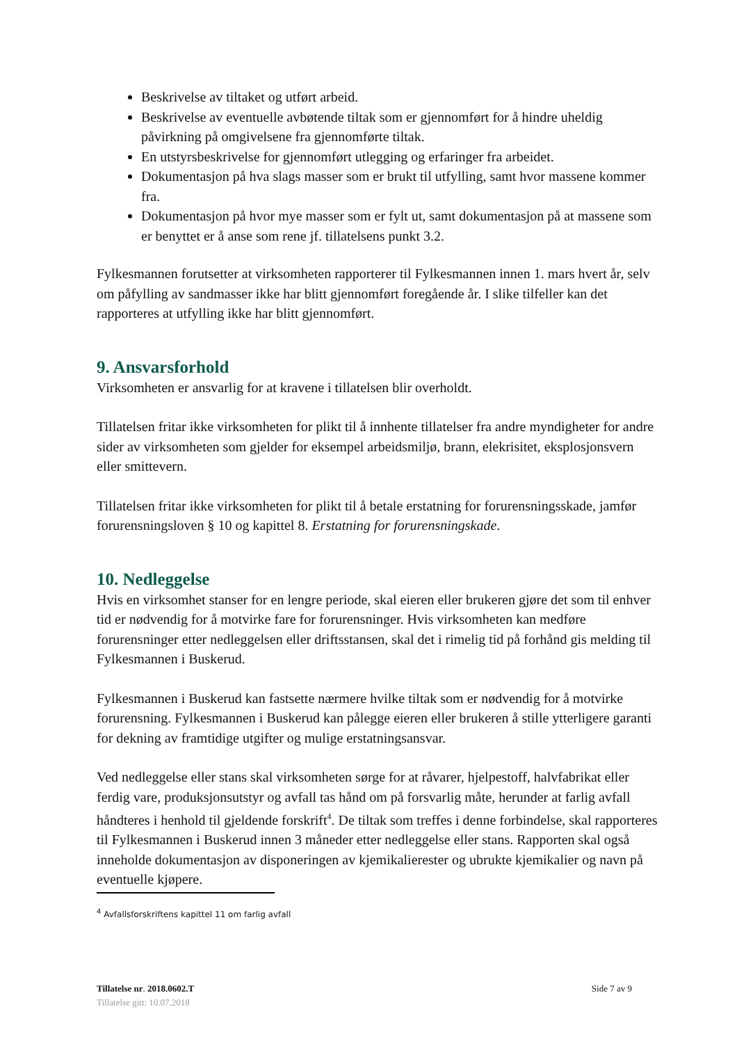Beskrivelse av tiltaket og utført arbeid.
Beskrivelse av eventuelle avbøtende tiltak som er gjennomført for å hindre uheldig påvirkning på omgivelsene fra gjennomførte tiltak.
En utstyrsbeskrivelse for gjennomført utlegging og erfaringer fra arbeidet.
Dokumentasjon på hva slags masser som er brukt til utfylling, samt hvor massene kommer fra.
Dokumentasjon på hvor mye masser som er fylt ut, samt dokumentasjon på at massene som er benyttet er å anse som rene jf. tillatelsens punkt 3.2.
Fylkesmannen forutsetter at virksomheten rapporterer til Fylkesmannen innen 1. mars hvert år, selv om påfylling av sandmasser ikke har blitt gjennomført foregående år. I slike tilfeller kan det rapporteres at utfylling ikke har blitt gjennomført.
9. Ansvarsforhold
Virksomheten er ansvarlig for at kravene i tillatelsen blir overholdt.
Tillatelsen fritar ikke virksomheten for plikt til å innhente tillatelser fra andre myndigheter for andre sider av virksomheten som gjelder for eksempel arbeidsmiljø, brann, elekrisitet, eksplosjonsvern eller smittevern.
Tillatelsen fritar ikke virksomheten for plikt til å betale erstatning for forurensningsskade, jamfør forurensningsloven § 10 og kapittel 8. Erstatning for forurensningskade.
10. Nedleggelse
Hvis en virksomhet stanser for en lengre periode, skal eieren eller brukeren gjøre det som til enhver tid er nødvendig for å motvirke fare for forurensninger. Hvis virksomheten kan medføre forurensninger etter nedleggelsen eller driftsstansen, skal det i rimelig tid på forhånd gis melding til Fylkesmannen i Buskerud.
Fylkesmannen i Buskerud kan fastsette nærmere hvilke tiltak som er nødvendig for å motvirke forurensning. Fylkesmannen i Buskerud kan pålegge eieren eller brukeren å stille ytterligere garanti for dekning av framtidige utgifter og mulige erstatningsansvar.
Ved nedleggelse eller stans skal virksomheten sørge for at råvarer, hjelpestoff, halvfabrikat eller ferdig vare, produksjonsutstyr og avfall tas hånd om på forsvarlig måte, herunder at farlig avfall håndteres i henhold til gjeldende forskrift<sup>4</sup>. De tiltak som treffes i denne forbindelse, skal rapporteres til Fylkesmannen i Buskerud innen 3 måneder etter nedleggelse eller stans. Rapporten skal også inneholde dokumentasjon av disponeringen av kjemikalierester og ubrukte kjemikalier og navn på eventuelle kjøpere.
<sup>4</sup> Avfallsforskriftens kapittel 11 om farlig avfall
Tillatelse nr. 2018.0602.T Side 7 av 9
Tillatelse gitt: 10.07.2018